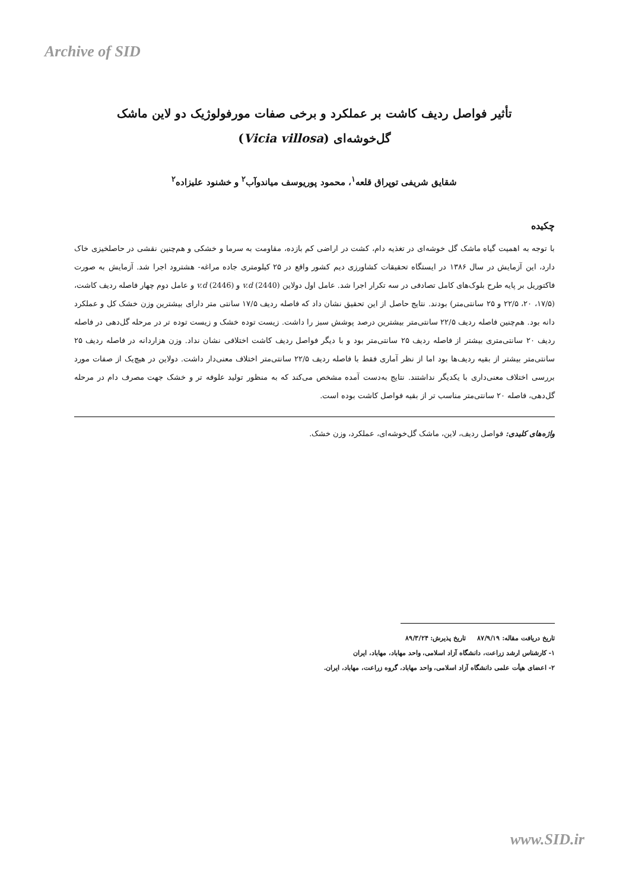Archive of SID
تأثیر فواصل ردیف کاشت بر عملکرد و برخی صفات مورفولوژیک دو لاین ماشک
گل‌خوشه‌ای (Vicia villosa)
شقایق شریفی توپراق قلعه<sup>۱</sup>، محمود پوریوسف میاندوآب<sup>۲</sup> و خشنود علیزاده<sup>۲</sup>
چکیده
با توجه به اهمیت گیاه ماشک گل خوشه‌ای در تغذیه دام، کشت در اراضی کم بازده، مقاومت به سرما و خشکی و هم‌چنین نقشی در حاصلخیزی خاک دارد، این آزمایش در سال ۱۳۸۶ در ایستگاه تحقیقات کشاورزی دیم کشور واقع در ۲۵ کیلومتری جاده مراغه- هشترود اجرا شد. آزمایش به صورت فاکتوریل بر پایه طرح بلوک‌های کامل تصادفی در سه تکرار اجرا شد. عامل اول دولاین (v.d (2440 و v.d (2446) و عامل دوم چهار فاصله ردیف کاشت، (۱۷/۵، ۲۰، ۲۲/۵ و ۲۵ سانتی‌متر) بودند. نتایج حاصل از این تحقیق نشان داد که فاصله ردیف ۱۷/۵ سانتی متر دارای بیشترین وزن خشک کل و عملکرد دانه بود. هم‌چنین فاصله ردیف ۲۲/۵ سانتی‌متر بیشترین درصد پوشش سبز را داشت. زیست توده خشک و زیست توده تر در مرحله گل‌دهی در فاصله ردیف ۲۰ سانتی‌متری بیشتر از فاصله ردیف ۲۵ سانتی‌متر بود و با دیگر فواصل ردیف کاشت اختلافی نشان نداد. وزن هزاردانه در فاصله ردیف ۲۵ سانتی‌متر بیشتر از بقیه ردیف‌ها بود اما از نظر آماری فقط با فاصله ردیف ۲۲/۵ سانتی‌متر اختلاف معنی‌دار داشت. دولاین در هیچ‌یک از صفات مورد بررسی اختلاف معنی‌داری با یکدیگر نداشتند. نتایج به‌دست آمده مشخص می‌کند که به منظور تولید علوفه تر و خشک جهت مصرف دام در مرحله گل‌دهی، فاصله ۲۰ سانتی‌متر مناسب تر از بقیه فواصل کاشت بوده است.
واژه‌های کلیدی: فواصل ردیف، لاین، ماشک گل‌خوشه‌ای، عملکرد، وزن خشک.
تاریخ دریافت مقاله: ۸۷/۹/۱۹ تاریخ پذیرش: ۸۹/۳/۲۴
۱- کارشناس ارشد زراعت، دانشگاه آزاد اسلامی، واحد مهاباد، مهاباد، ایران
۲- اعضای هیأت علمی دانشگاه آزاد اسلامی، واحد مهاباد، گروه زراعت، مهاباد، ایران.
www.SID.ir